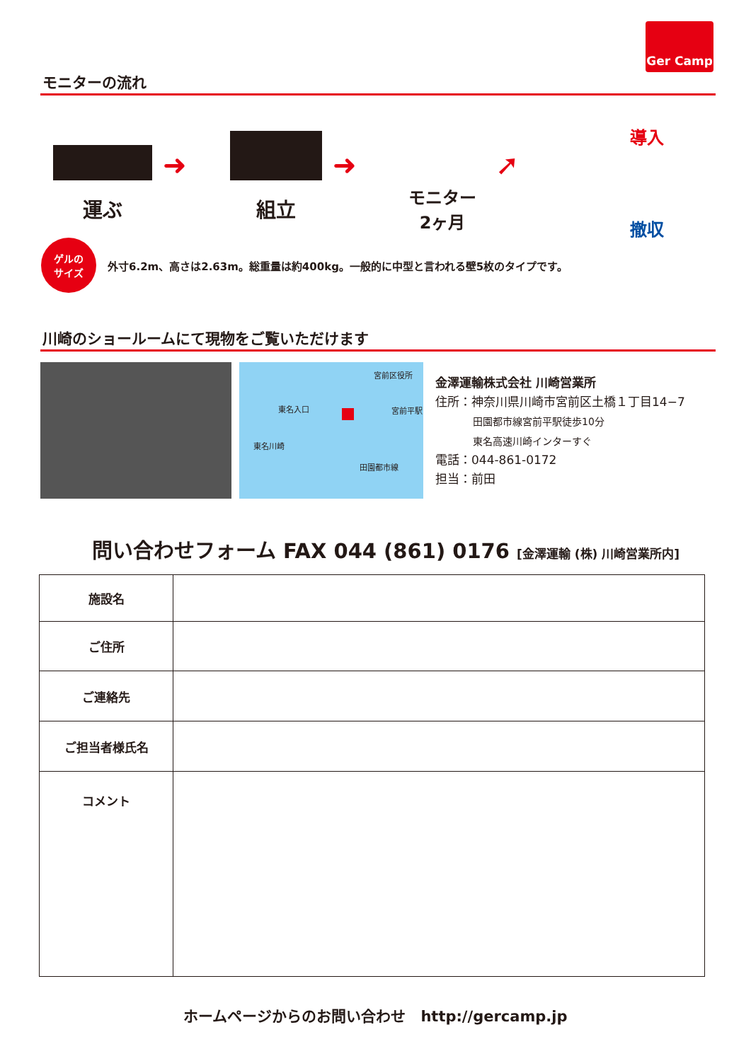Ger Camp
モニターの流れ
運ぶ
➜
組立
➜
モニター
2ヶ月
➚
導入
撤収
ゲルの
サイズ
外寸6.2m、高さは2.63m。総重量は約400kg。一般的に中型と言われる壁5枚のタイプです。
川崎のショールームにて現物をご覧いただけます
宮前区役所
東名入口 宮前平駅
東名川崎
田園都市線
金澤運輸株式会社 川崎営業所
住所：神奈川県川崎市宮前区土橋１丁目14−7
田園都市線宮前平駅徒歩10分
東名高速川崎インターすぐ
電話：044-861-0172
担当：前田
問い合わせフォーム FAX 044 (861) 0176 [金澤運輸 (株) 川崎営業所内]
| 施設名 | |
| ご住所 | |
| ご連絡先 | |
| ご担当者様氏名 | |
| コメント | |
ホームページからのお問い合わせ　http://gercamp.jp